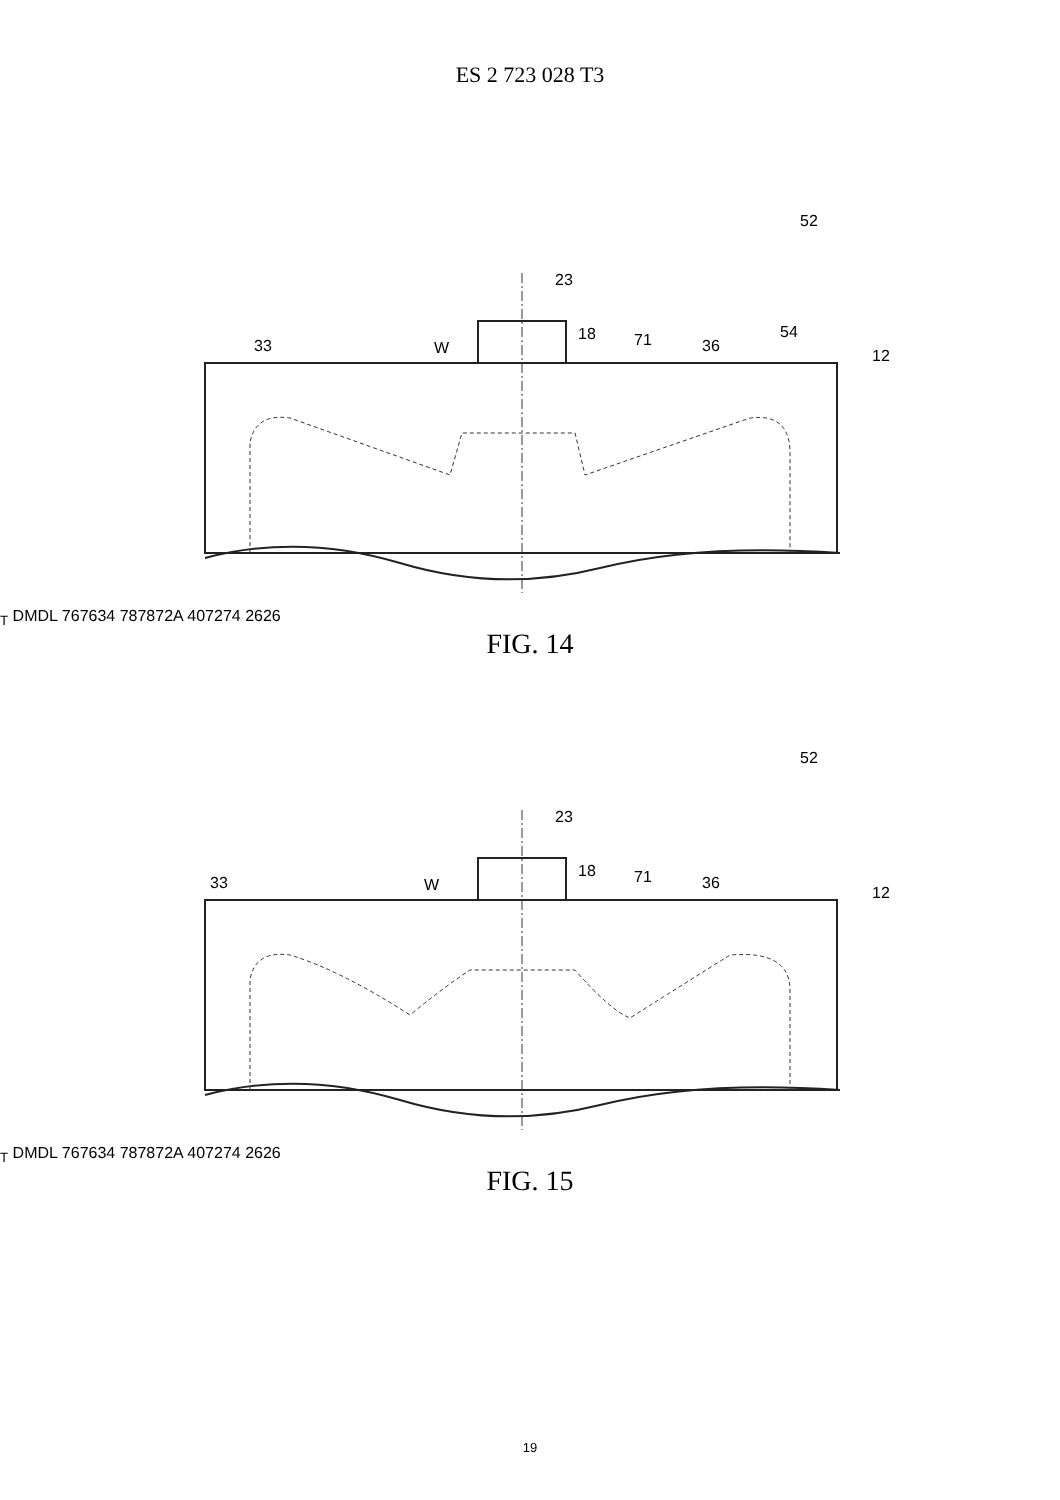ES 2 723 028 T3
23
52
18
71
36
54
12
33
WT
DM
DL
76
76
34
78
78
72A
40
72
74
26
26
FIG. 14
23
52
18
71
36
12
33
WT
DM
DL
76
76
34
78
78
72A
40
72
74
26
26
FIG. 15
19